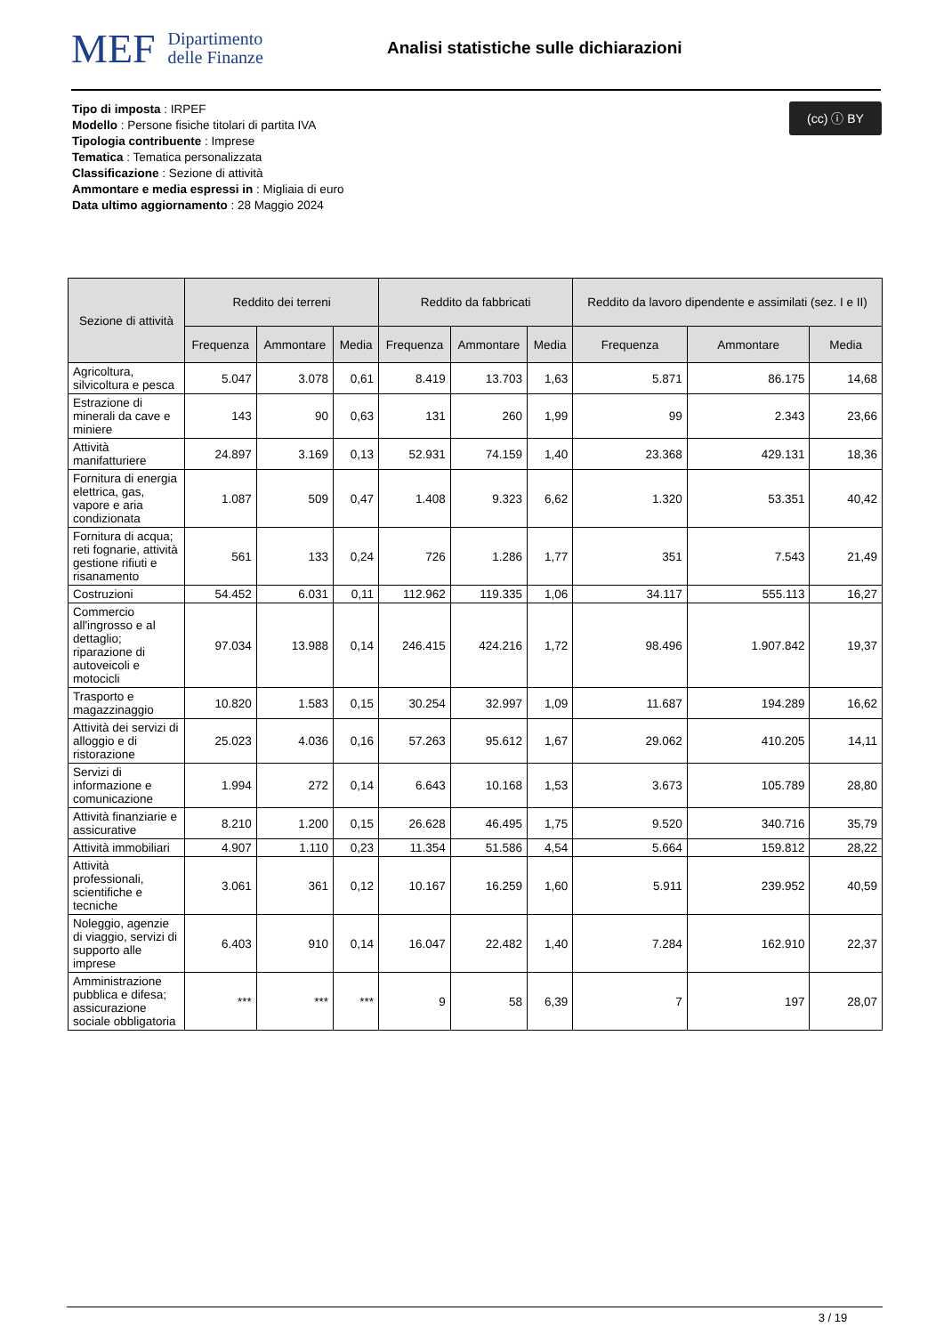MEF Dipartimento
delle Finanze
Analisi statistiche sulle dichiarazioni
(cc) ⓘ BY
Tipo di imposta : IRPEF
Modello : Persone fisiche titolari di partita IVA
Tipologia contribuente : Imprese
Tematica : Tematica personalizzata
Classificazione : Sezione di attività
Ammontare e media espressi in : Migliaia di euro
Data ultimo aggiornamento : 28 Maggio 2024
| Sezione di attività | Reddito dei terreni | | | Reddito da fabbricati | | | Reddito da lavoro dipendente e assimilati (sez. I e II) | | |
| --- | --- | --- | --- | --- | --- | --- | --- | --- | --- |
| | Frequenza | Ammontare | Media | Frequenza | Ammontare | Media | Frequenza | Ammontare | Media |
| Agricoltura, silvicoltura e pesca | 5.047 | 3.078 | 0,61 | 8.419 | 13.703 | 1,63 | 5.871 | 86.175 | 14,68 |
| Estrazione di minerali da cave e miniere | 143 | 90 | 0,63 | 131 | 260 | 1,99 | 99 | 2.343 | 23,66 |
| Attività manifatturiere | 24.897 | 3.169 | 0,13 | 52.931 | 74.159 | 1,40 | 23.368 | 429.131 | 18,36 |
| Fornitura di energia elettrica, gas, vapore e aria condizionata | 1.087 | 509 | 0,47 | 1.408 | 9.323 | 6,62 | 1.320 | 53.351 | 40,42 |
| Fornitura di acqua; reti fognarie, attività gestione rifiuti e risanamento | 561 | 133 | 0,24 | 726 | 1.286 | 1,77 | 351 | 7.543 | 21,49 |
| Costruzioni | 54.452 | 6.031 | 0,11 | 112.962 | 119.335 | 1,06 | 34.117 | 555.113 | 16,27 |
| Commercio all'ingrosso e al dettaglio; riparazione di autoveicoli e motocicli | 97.034 | 13.988 | 0,14 | 246.415 | 424.216 | 1,72 | 98.496 | 1.907.842 | 19,37 |
| Trasporto e magazzinaggio | 10.820 | 1.583 | 0,15 | 30.254 | 32.997 | 1,09 | 11.687 | 194.289 | 16,62 |
| Attività dei servizi di alloggio e di ristorazione | 25.023 | 4.036 | 0,16 | 57.263 | 95.612 | 1,67 | 29.062 | 410.205 | 14,11 |
| Servizi di informazione e comunicazione | 1.994 | 272 | 0,14 | 6.643 | 10.168 | 1,53 | 3.673 | 105.789 | 28,80 |
| Attività finanziarie e assicurative | 8.210 | 1.200 | 0,15 | 26.628 | 46.495 | 1,75 | 9.520 | 340.716 | 35,79 |
| Attività immobiliari | 4.907 | 1.110 | 0,23 | 11.354 | 51.586 | 4,54 | 5.664 | 159.812 | 28,22 |
| Attività professionali, scientifiche e tecniche | 3.061 | 361 | 0,12 | 10.167 | 16.259 | 1,60 | 5.911 | 239.952 | 40,59 |
| Noleggio, agenzie di viaggio, servizi di supporto alle imprese | 6.403 | 910 | 0,14 | 16.047 | 22.482 | 1,40 | 7.284 | 162.910 | 22,37 |
| Amministrazione pubblica e difesa; assicurazione sociale obbligatoria | *** | *** | *** | 9 | 58 | 6,39 | 7 | 197 | 28,07 |
3 / 19